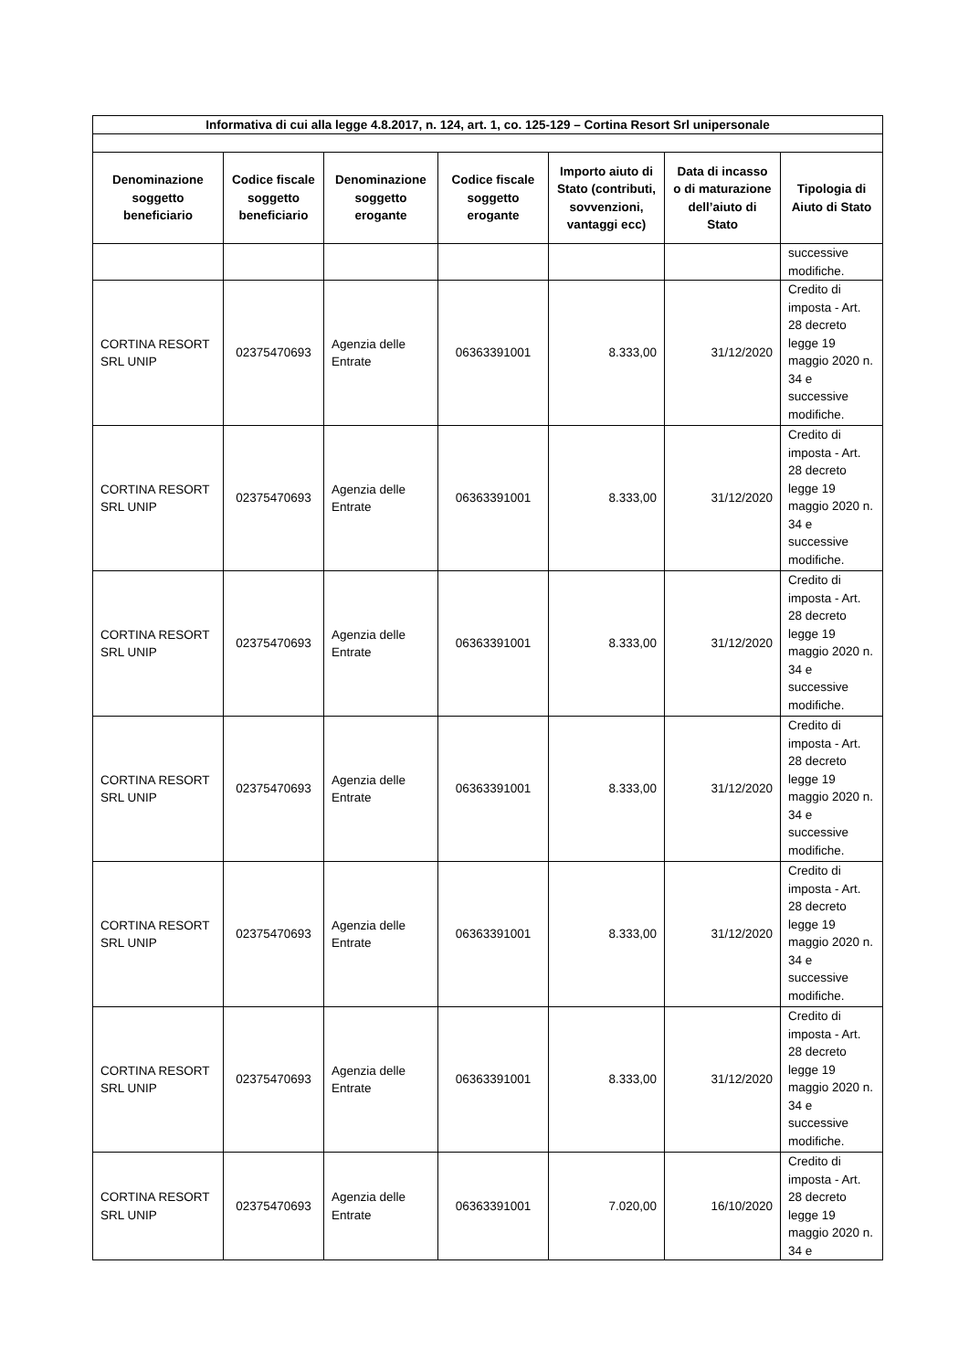| Informativa di cui alla legge 4.8.2017, n. 124, art. 1, co. 125-129 – Cortina Resort Srl unipersonale | | | | | | |
| --- | --- | --- | --- | --- | --- | --- |
| Denominazione soggetto beneficiario | Codice fiscale soggetto beneficiario | Denominazione soggetto erogante | Codice fiscale soggetto erogante | Importo aiuto di Stato (contributi, sovvenzioni, vantaggi ecc) | Data di incasso o di maturazione dell’aiuto di Stato | Tipologia di Aiuto di Stato |
| | | | | | | successive modifiche. |
| CORTINA RESORT SRL UNIP | 02375470693 | Agenzia delle Entrate | 06363391001 | 8.333,00 | 31/12/2020 | Credito di imposta - Art. 28 decreto legge 19 maggio 2020 n. 34 e successive modifiche. |
| CORTINA RESORT SRL UNIP | 02375470693 | Agenzia delle Entrate | 06363391001 | 8.333,00 | 31/12/2020 | Credito di imposta - Art. 28 decreto legge 19 maggio 2020 n. 34 e successive modifiche. |
| CORTINA RESORT SRL UNIP | 02375470693 | Agenzia delle Entrate | 06363391001 | 8.333,00 | 31/12/2020 | Credito di imposta - Art. 28 decreto legge 19 maggio 2020 n. 34 e successive modifiche. |
| CORTINA RESORT SRL UNIP | 02375470693 | Agenzia delle Entrate | 06363391001 | 8.333,00 | 31/12/2020 | Credito di imposta - Art. 28 decreto legge 19 maggio 2020 n. 34 e successive modifiche. |
| CORTINA RESORT SRL UNIP | 02375470693 | Agenzia delle Entrate | 06363391001 | 8.333,00 | 31/12/2020 | Credito di imposta - Art. 28 decreto legge 19 maggio 2020 n. 34 e successive modifiche. |
| CORTINA RESORT SRL UNIP | 02375470693 | Agenzia delle Entrate | 06363391001 | 8.333,00 | 31/12/2020 | Credito di imposta - Art. 28 decreto legge 19 maggio 2020 n. 34 e successive modifiche. |
| CORTINA RESORT SRL UNIP | 02375470693 | Agenzia delle Entrate | 06363391001 | 7.020,00 | 16/10/2020 | Credito di imposta - Art. 28 decreto legge 19 maggio 2020 n. 34 e |